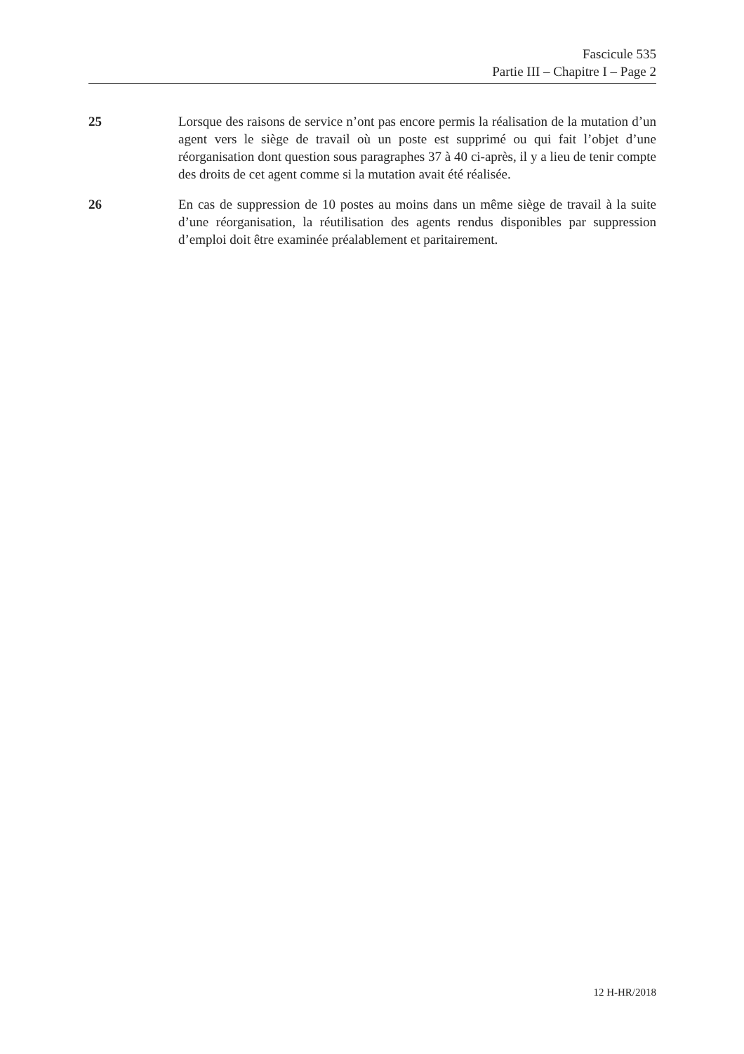Fascicule 535
Partie III – Chapitre I – Page 2
25 Lorsque des raisons de service n’ont pas encore permis la réalisation de la mutation d’un agent vers le siège de travail où un poste est supprimé ou qui fait l’objet d’une réorganisation dont question sous paragraphes 37 à 40 ci-après, il y a lieu de tenir compte des droits de cet agent comme si la mutation avait été réalisée.
26 En cas de suppression de 10 postes au moins dans un même siège de travail à la suite d’une réorganisation, la réutilisation des agents rendus disponibles par suppression d’emploi doit être examinée préalablement et paritairement.
12 H-HR/2018